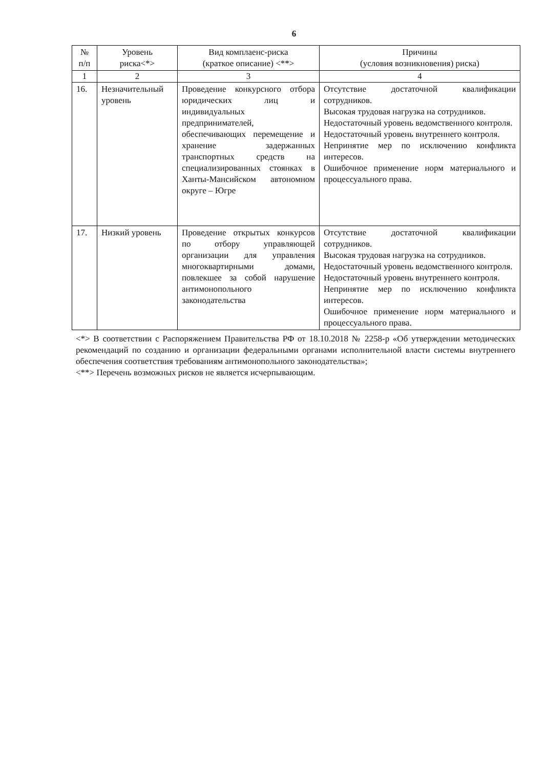6
| № п/п | Уровень риска<*> | Вид комплаенс-риска (краткое описание) <**> | Причины (условия возникновения) риска) |
| --- | --- | --- | --- |
| 1 | 2 | 3 | 4 |
| 16. | Незначительный уровень | Проведение конкурсного отбора юридических лиц и индивидуальных предпринимателей, обеспечивающих перемещение и хранение задержанных транспортных средств на специализированных стоянках в Ханты-Мансийском автономном округе – Югре | Отсутствие достаточной квалификации сотрудников. Высокая трудовая нагрузка на сотрудников. Недостаточный уровень ведомственного контроля. Недостаточный уровень внутреннего контроля. Непринятие мер по исключению конфликта интересов. Ошибочное применение норм материального и процессуального права. |
| 17. | Низкий уровень | Проведение открытых конкурсов по отбору управляющей организации для управления многоквартирными домами, повлекшее за собой нарушение антимонопольного законодательства | Отсутствие достаточной квалификации сотрудников. Высокая трудовая нагрузка на сотрудников. Недостаточный уровень ведомственного контроля. Недостаточный уровень внутреннего контроля. Непринятие мер по исключению конфликта интересов. Ошибочное применение норм материального и процессуального права. |
<*> В соответствии с Распоряжением Правительства РФ от 18.10.2018 № 2258-р «Об утверждении методических рекомендаций по созданию и организации федеральными органами исполнительной власти системы внутреннего обеспечения соответствия требованиям антимонопольного законодательства»;
<**> Перечень возможных рисков не является исчерпывающим.